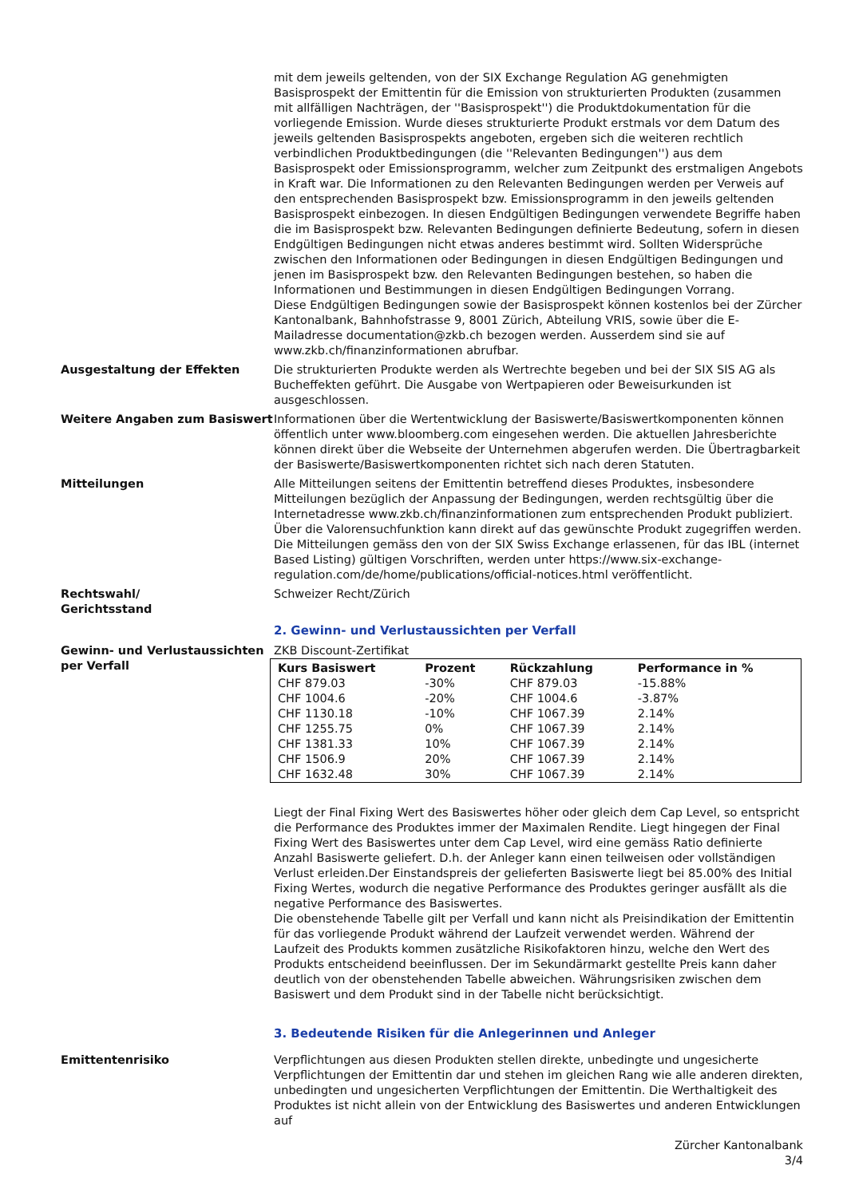mit dem jeweils geltenden, von der SIX Exchange Regulation AG genehmigten Basisprospekt der Emittentin für die Emission von strukturierten Produkten (zusammen mit allfälligen Nachträgen, der ''Basisprospekt'') die Produktdokumentation für die vorliegende Emission. Wurde dieses strukturierte Produkt erstmals vor dem Datum des jeweils geltenden Basisprospekts angeboten, ergeben sich die weiteren rechtlich verbindlichen Produktbedingungen (die ''Relevanten Bedingungen'') aus dem Basisprospekt oder Emissionsprogramm, welcher zum Zeitpunkt des erstmaligen Angebots in Kraft war. Die Informationen zu den Relevanten Bedingungen werden per Verweis auf den entsprechenden Basisprospekt bzw. Emissionsprogramm in den jeweils geltenden Basisprospekt einbezogen. In diesen Endgültigen Bedingungen verwendete Begriffe haben die im Basisprospekt bzw. Relevanten Bedingungen definierte Bedeutung, sofern in diesen Endgültigen Bedingungen nicht etwas anderes bestimmt wird. Sollten Widersprüche zwischen den Informationen oder Bedingungen in diesen Endgültigen Bedingungen und jenen im Basisprospekt bzw. den Relevanten Bedingungen bestehen, so haben die Informationen und Bestimmungen in diesen Endgültigen Bedingungen Vorrang.
Diese Endgültigen Bedingungen sowie der Basisprospekt können kostenlos bei der Zürcher Kantonalbank, Bahnhofstrasse 9, 8001 Zürich, Abteilung VRIS, sowie über die E-Mailadresse documentation@zkb.ch bezogen werden. Ausserdem sind sie auf www.zkb.ch/finanzinformationen abrufbar.
Ausgestaltung der Effekten Die strukturierten Produkte werden als Wertrechte begeben und bei der SIX SIS AG als Bucheffekten geführt. Die Ausgabe von Wertpapieren oder Beweisurkunden ist ausgeschlossen.
Weitere Angaben zum Basiswert Informationen über die Wertentwicklung der Basiswerte/Basiswertkomponenten können öffentlich unter www.bloomberg.com eingesehen werden. Die aktuellen Jahresberichte können direkt über die Webseite der Unternehmen abgerufen werden. Die Übertragbarkeit der Basiswerte/Basiswertkomponenten richtet sich nach deren Statuten.
Mitteilungen Alle Mitteilungen seitens der Emittentin betreffend dieses Produktes, insbesondere Mitteilungen bezüglich der Anpassung der Bedingungen, werden rechtsgültig über die Internetadresse www.zkb.ch/finanzinformationen zum entsprechenden Produkt publiziert. Über die Valorensuchfunktion kann direkt auf das gewünschte Produkt zugegriffen werden. Die Mitteilungen gemäss den von der SIX Swiss Exchange erlassenen, für das IBL (internet Based Listing) gültigen Vorschriften, werden unter https://www.six-exchange-regulation.com/de/home/publications/official-notices.html veröffentlicht.
Rechtswahl/
Gerichtsstand
Schweizer Recht/Zürich
2. Gewinn- und Verlustaussichten per Verfall
Gewinn- und Verlustaussichten per Verfall
ZKB Discount-Zertifikat
| Kurs Basiswert | Prozent | Rückzahlung | Performance in % |
| --- | --- | --- | --- |
| CHF 879.03 | -30% | CHF 879.03 | -15.88% |
| CHF 1004.6 | -20% | CHF 1004.6 | -3.87% |
| CHF 1130.18 | -10% | CHF 1067.39 | 2.14% |
| CHF 1255.75 | 0% | CHF 1067.39 | 2.14% |
| CHF 1381.33 | 10% | CHF 1067.39 | 2.14% |
| CHF 1506.9 | 20% | CHF 1067.39 | 2.14% |
| CHF 1632.48 | 30% | CHF 1067.39 | 2.14% |
Liegt der Final Fixing Wert des Basiswertes höher oder gleich dem Cap Level, so entspricht die Performance des Produktes immer der Maximalen Rendite. Liegt hingegen der Final Fixing Wert des Basiswertes unter dem Cap Level, wird eine gemäss Ratio definierte Anzahl Basiswerte geliefert. D.h. der Anleger kann einen teilweisen oder vollständigen Verlust erleiden.Der Einstandspreis der gelieferten Basiswerte liegt bei 85.00% des Initial Fixing Wertes, wodurch die negative Performance des Produktes geringer ausfällt als die negative Performance des Basiswertes.
Die obenstehende Tabelle gilt per Verfall und kann nicht als Preisindikation der Emittentin für das vorliegende Produkt während der Laufzeit verwendet werden. Während der Laufzeit des Produkts kommen zusätzliche Risikofaktoren hinzu, welche den Wert des Produkts entscheidend beeinflussen. Der im Sekundärmarkt gestellte Preis kann daher deutlich von der obenstehenden Tabelle abweichen. Währungsrisiken zwischen dem Basiswert und dem Produkt sind in der Tabelle nicht berücksichtigt.
3. Bedeutende Risiken für die Anlegerinnen und Anleger
Emittentenrisiko Verpflichtungen aus diesen Produkten stellen direkte, unbedingte und ungesicherte Verpflichtungen der Emittentin dar und stehen im gleichen Rang wie alle anderen direkten, unbedingten und ungesicherten Verpflichtungen der Emittentin. Die Werthaltigkeit des Produktes ist nicht allein von der Entwicklung des Basiswertes und anderen Entwicklungen auf
Zürcher Kantonalbank
3/4